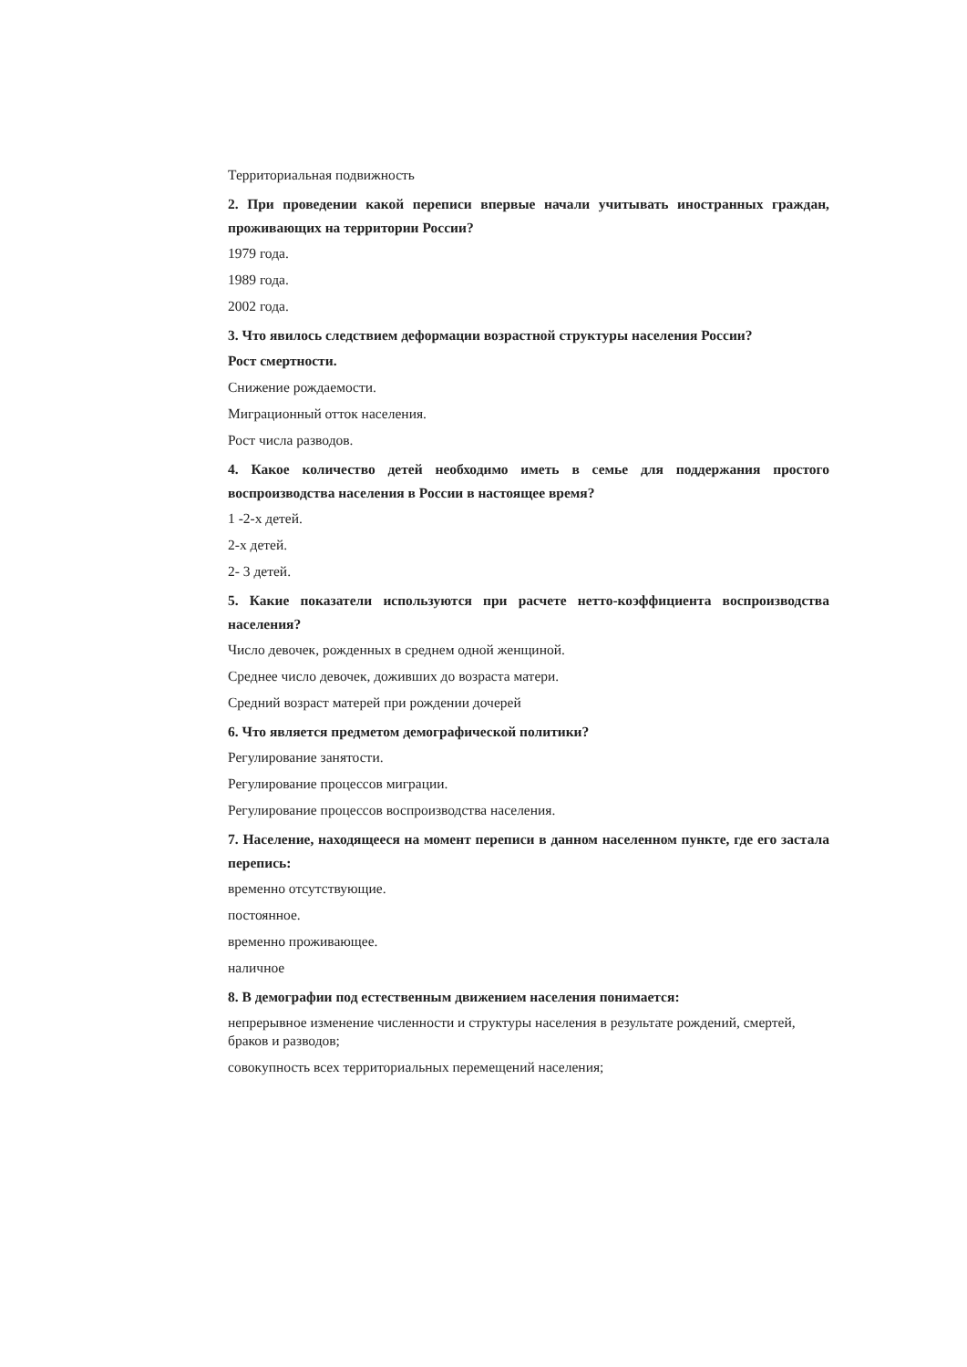Территориальная подвижность
2. При проведении какой переписи впервые начали учитывать иностранных граждан, проживающих на территории России?
1979 года.
1989 года.
2002 года.
3. Что явилось следствием деформации возрастной структуры населения России?
Рост смертности.
Снижение рождаемости.
Миграционный отток населения.
Рост числа разводов.
4. Какое количество детей необходимо иметь в семье для поддержания простого воспроизводства населения в России в настоящее время?
1 -2-х детей.
2-х детей.
2- 3 детей.
5. Какие показатели используются при расчете нетто-коэффициента воспроизводства населения?
Число девочек, рожденных в среднем одной женщиной.
Среднее число девочек, доживших до возраста матери.
Средний возраст матерей при рождении дочерей
6. Что является предметом демографической политики?
Регулирование занятости.
Регулирование процессов миграции.
Регулирование процессов воспроизводства населения.
7. Население, находящееся на момент переписи в данном населенном пункте, где его застала перепись:
временно отсутствующие.
постоянное.
временно проживающее.
наличное
8. В демографии под естественным движением населения понимается:
непрерывное изменение численности и структуры населения в результате рождений, смертей, браков и разводов;
совокупность всех территориальных перемещений населения;